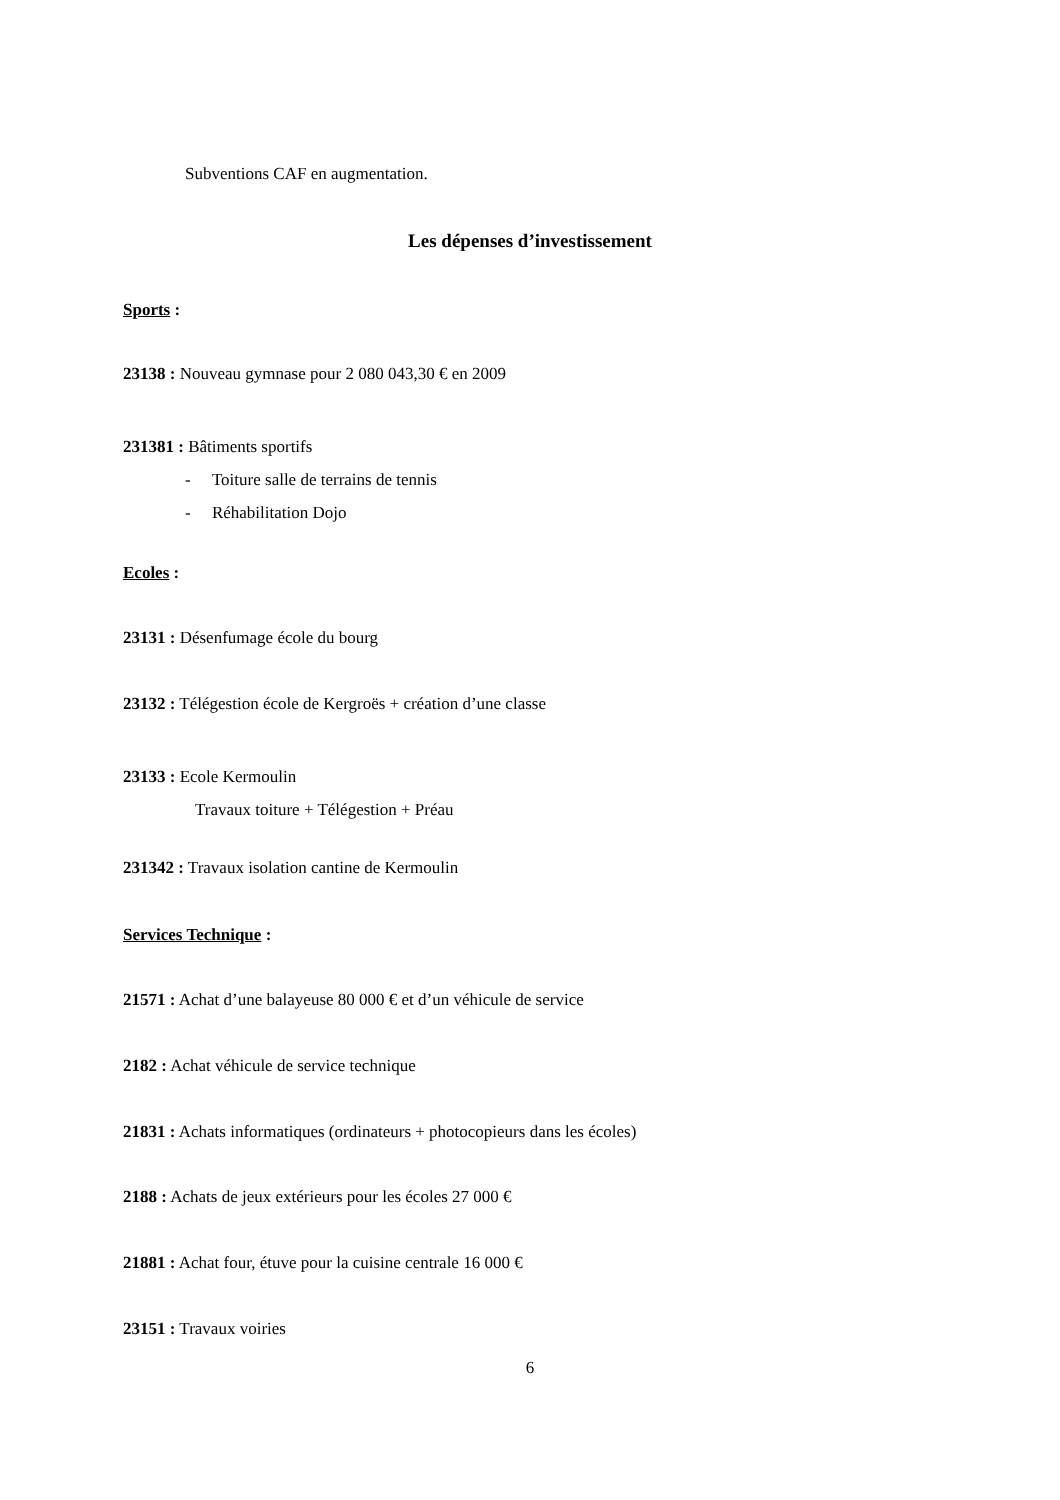Subventions CAF en augmentation.
Les dépenses d’investissement
Sports :
23138 : Nouveau gymnase pour 2 080 043,30 € en 2009
231381 : Bâtiments sportifs
- Toiture salle de terrains de tennis
- Réhabilitation Dojo
Ecoles :
23131 : Désenfumage école du bourg
23132 : Télégestion école de Kergroës + création d’une classe
23133 : Ecole Kermoulin
Travaux toiture + Télégestion + Préau
231342 : Travaux isolation cantine de Kermoulin
Services Technique :
21571 : Achat d’une balayeuse 80 000 € et d’un véhicule de service
2182 : Achat véhicule de service technique
21831 : Achats informatiques (ordinateurs + photocopieurs dans les écoles)
2188 : Achats de jeux extérieurs pour les écoles 27 000 €
21881 : Achat four, étuve pour la cuisine centrale 16 000 €
23151 : Travaux voiries
6